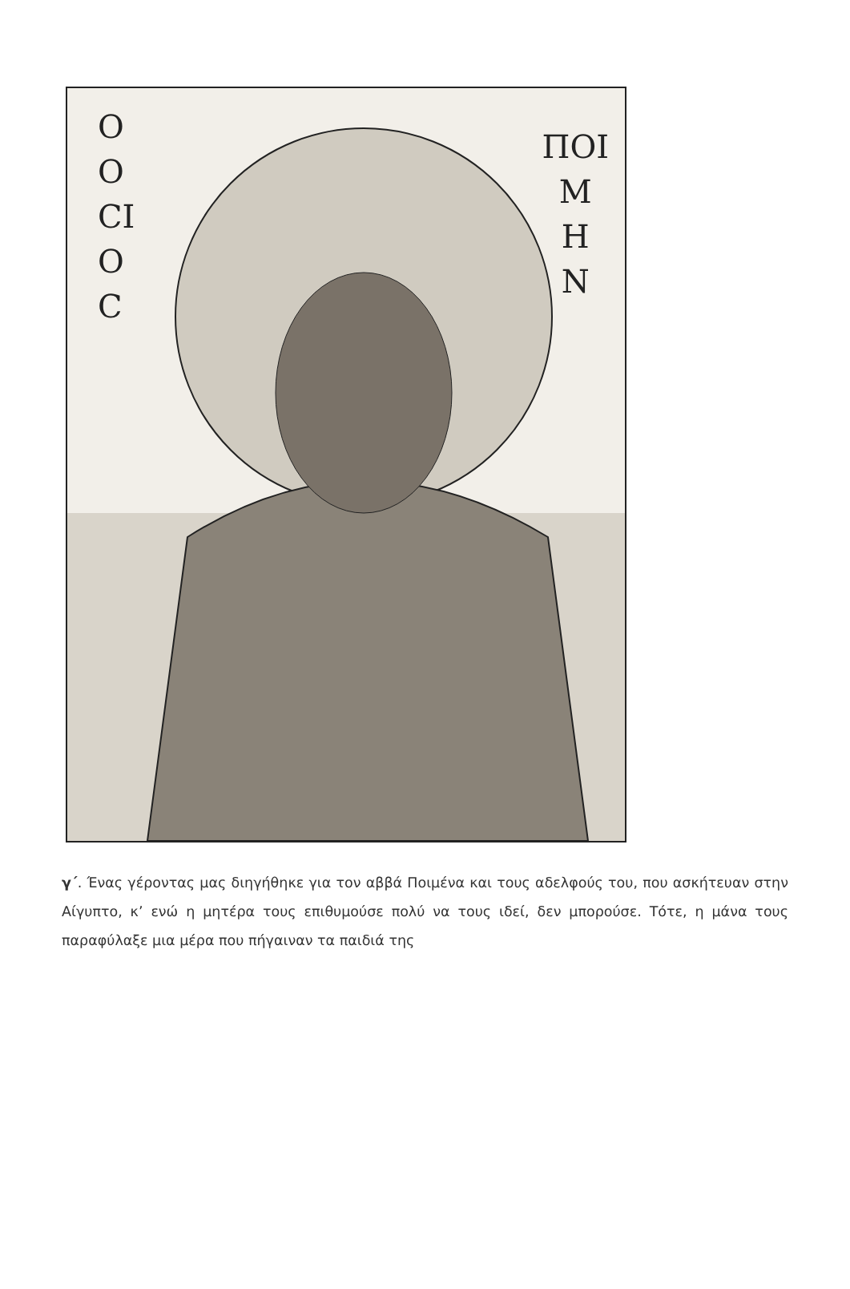Ο
Ο
CΙ
Ο
C
ΠΟΙ
Μ
Η
Ν
γ΄. Ένας γέροντας μας διηγήθηκε για τον αββά Ποιμένα και τους αδελφούς του, που ασκήτευαν στην Αίγυπτο, κ’ ενώ η μητέρα τους επιθυμούσε πολύ να τους ιδεί, δεν μπορούσε. Τότε, η μάνα τους παραφύλαξε μια μέρα που πήγαιναν τα παιδιά της